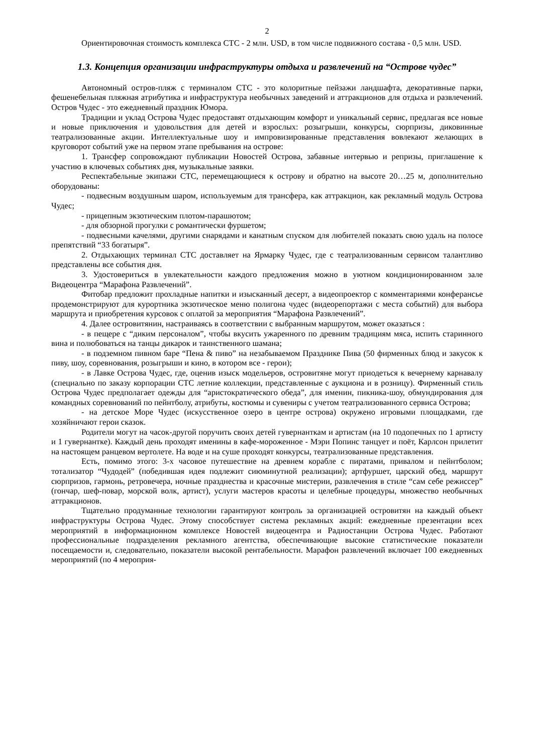2
Ориентировочная стоимость комплекса СТС - 2 млн. USD, в том числе подвижного состава - 0,5 млн. USD.
1.3. Концепция организации инфраструктуры отдыха и развлечений на “Острове чудес”
Автономный остров-пляж с терминалом СТС - это колоритные пейзажи ландшафта, декоративные парки, фешенебельная пляжная атрибутика и инфраструктура необычных заведений и аттракционов для отдыха и развлечений. Остров Чудес - это ежедневный праздник Юмора.
Традиции и уклад Острова Чудес предоставят отдыхающим комфорт и уникальный сервис, предлагая все новые и новые приключения и удовольствия для детей и взрослых: розыгрыши, конкурсы, сюрпризы, диковинные театрализованные акции. Интеллектуальные шоу и импровизированные представления вовлекают желающих в круговорот событий уже на первом этапе пребывания на острове:
1. Трансфер сопровождают публикации Новостей Острова, забавные интервью и репризы, приглашение к участию в ключевых событиях дня, музыкальные заявки.
Респектабельные экипажи СТС, перемещающиеся к острову и обратно на высоте 20…25 м, дополнительно оборудованы:
- подвесным воздушным шаром, используемым для трансфера, как аттракцион, как рекламный модуль Острова Чудес;
- прицепным экзотическим плотом-парашютом;
- для обзорной прогулки с романтически фуршетом;
- подвесными качелями, другими снарядами и канатным спуском для любителей показать свою удаль на полосе препятствий “33 богатыря”.
2. Отдыхающих терминал СТС доставляет на Ярмарку Чудес, где с театрализованным сервисом талантливо представлены все события дня.
3. Удостовериться в увлекательности каждого предложения можно в уютном кондиционированном зале Видеоцентра “Марафона Развлечений”.
Фитобар предложит прохладные напитки и изысканный десерт, а видеопроектор с комментариями конферансье продемонстрируют для курортника экзотическое меню полигона чудес (видеорепортажи с места событий) для выбора маршрута и приобретения курсовок с оплатой за мероприятия “Марафона Развлечений”.
4. Далее островитянин, настраиваясь в соответствии с выбранным маршрутом, может оказаться :
- в пещере с “диким персоналом”, чтобы вкусить ужаренного по древним традициям мяса, испить старинного вина и полюбоваться на танцы дикарок и таинственного шамана;
- в подземном пивном баре “Пена & пиво” на незабываемом Празднике Пива (50 фирменных блюд и закусок к пиву, шоу, соревнования, розыгрыши и кино, в котором все - герои);
- в Лавке Острова Чудес, где, оценив изыск модельеров, островитяне могут приодеться к вечернему карнавалу (специально по заказу корпорации СТС летние коллекции, представленные с аукциона и в розницу). Фирменный стиль Острова Чудес предполагает одежды для “аристократического обеда”, для именин, пикника-шоу, обмундирования для командных соревнований по пейнтболу, атрибуты, костюмы и сувениры с учетом театрализованного сервиса Острова;
- на детское Море Чудес (искусственное озеро в центре острова) окружено игровыми площадками, где хозяйничают герои сказок.
Родители могут на часок-другой поручить своих детей гувернанткам и артистам (на 10 подопечных по 1 артисту и 1 гувернантке). Каждый день проходят именины в кафе-мороженное - Мэри Попинс танцует и поёт, Карлсон прилетит на настоящем ранцевом вертолете. На воде и на суше проходят конкурсы, театрализованные представления.
Есть, помимо этого: 3-х часовое путешествие на древнем корабле с пиратами, привалом и пейнтболом; тотализатор “Чудодей” (победившая идея подлежит сиюминутной реализации); артфуршет, царский обед, маршрут сюрпризов, гармонь, ретровечера, ночные празднества и красочные мистерии, развлечения в стиле “сам себе режиссер” (гончар, шеф-повар, морской волк, артист), услуги мастеров красоты и целебные процедуры, множество необычных аттракционов.
Тщательно продуманные технологии гарантируют контроль за организацией островитян на каждый объект инфраструктуры Острова Чудес. Этому способствует система рекламных акций: ежедневные презентации всех мероприятий в информационном комплексе Новостей видеоцентра и Радиостанции Острова Чудес. Работают профессиональные подразделения рекламного агентства, обеспечивающие высокие статистические показатели посещаемости и, следовательно, показатели высокой рентабельности. Марафон развлечений включает 100 ежедневных мероприятий (по 4 мероприя-